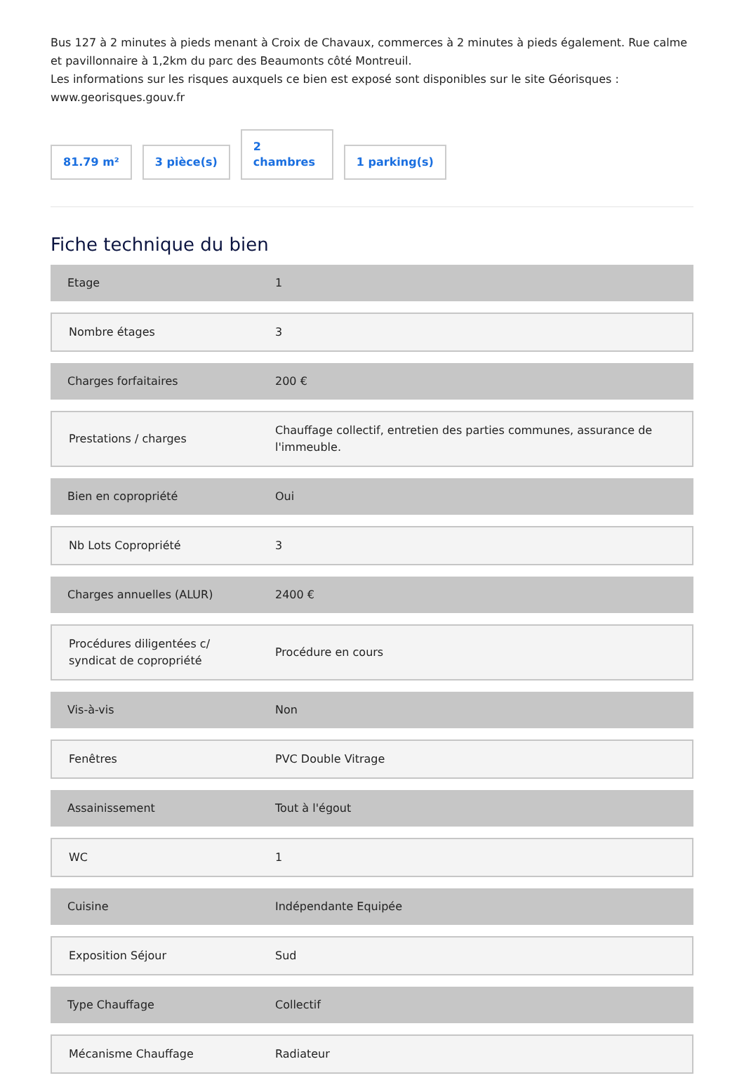Bus 127 à 2 minutes à pieds menant à Croix de Chavaux, commerces à 2 minutes à pieds également. Rue calme et pavillonnaire à 1,2km du parc des Beaumonts côté Montreuil.
Les informations sur les risques auxquels ce bien est exposé sont disponibles sur le site Géorisques : www.georisques.gouv.fr
81.79 m²
3 pièce(s)
2
chambres
1 parking(s)
Fiche technique du bien
| Etage | 1 |
| Nombre étages | 3 |
| Charges forfaitaires | 200 € |
| Prestations / charges | Chauffage collectif, entretien des parties communes, assurance de l'immeuble. |
| Bien en copropriété | Oui |
| Nb Lots Copropriété | 3 |
| Charges annuelles (ALUR) | 2400 € |
| Procédures diligentées c/ syndicat de copropriété | Procédure en cours |
| Vis-à-vis | Non |
| Fenêtres | PVC Double Vitrage |
| Assainissement | Tout à l'égout |
| WC | 1 |
| Cuisine | Indépendante Equipée |
| Exposition Séjour | Sud |
| Type Chauffage | Collectif |
| Mécanisme Chauffage | Radiateur |